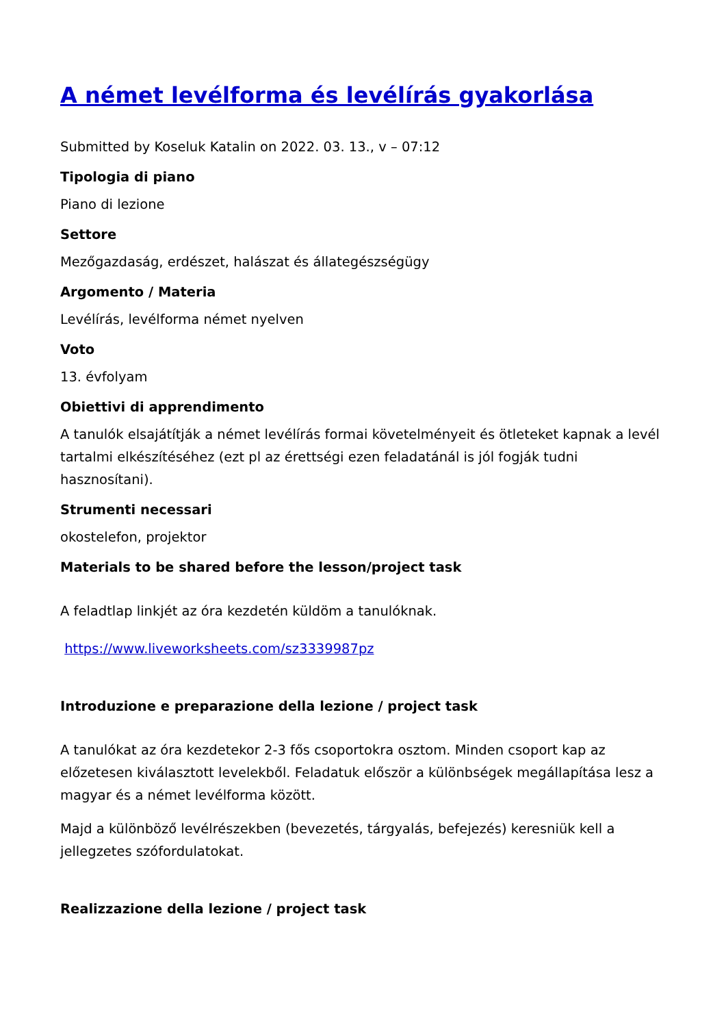A német levélforma és levélírás gyakorlása
Submitted by Koseluk Katalin on 2022. 03. 13., v – 07:12
Tipologia di piano
Piano di lezione
Settore
Mezőgazdaság, erdészet, halászat és állategészségügy
Argomento / Materia
Levélírás, levélforma német nyelven
Voto
13. évfolyam
Obiettivi di apprendimento
A tanulók elsajátítják a német levélírás formai követelményeit és ötleteket kapnak a levél tartalmi elkészítéséhez (ezt pl az érettségi ezen feladatánál is jól fogják tudni hasznosítani).
Strumenti necessari
okostelefon, projektor
Materials to be shared before the lesson/project task
A feladtlap linkjét az óra kezdetén küldöm a tanulóknak.
https://www.liveworksheets.com/sz3339987pz
Introduzione e preparazione della lezione / project task
A tanulókat az óra kezdetekor 2-3 fős csoportokra osztom. Minden csoport kap az előzetesen kiválasztott levelekből. Feladatuk először a különbségek megállapítása lesz a magyar és a német levélforma között.
Majd a különböző levélrészekben (bevezetés, tárgyalás, befejezés) keresniük kell a jellegzetes szófordulatokat.
Realizzazione della lezione / project task